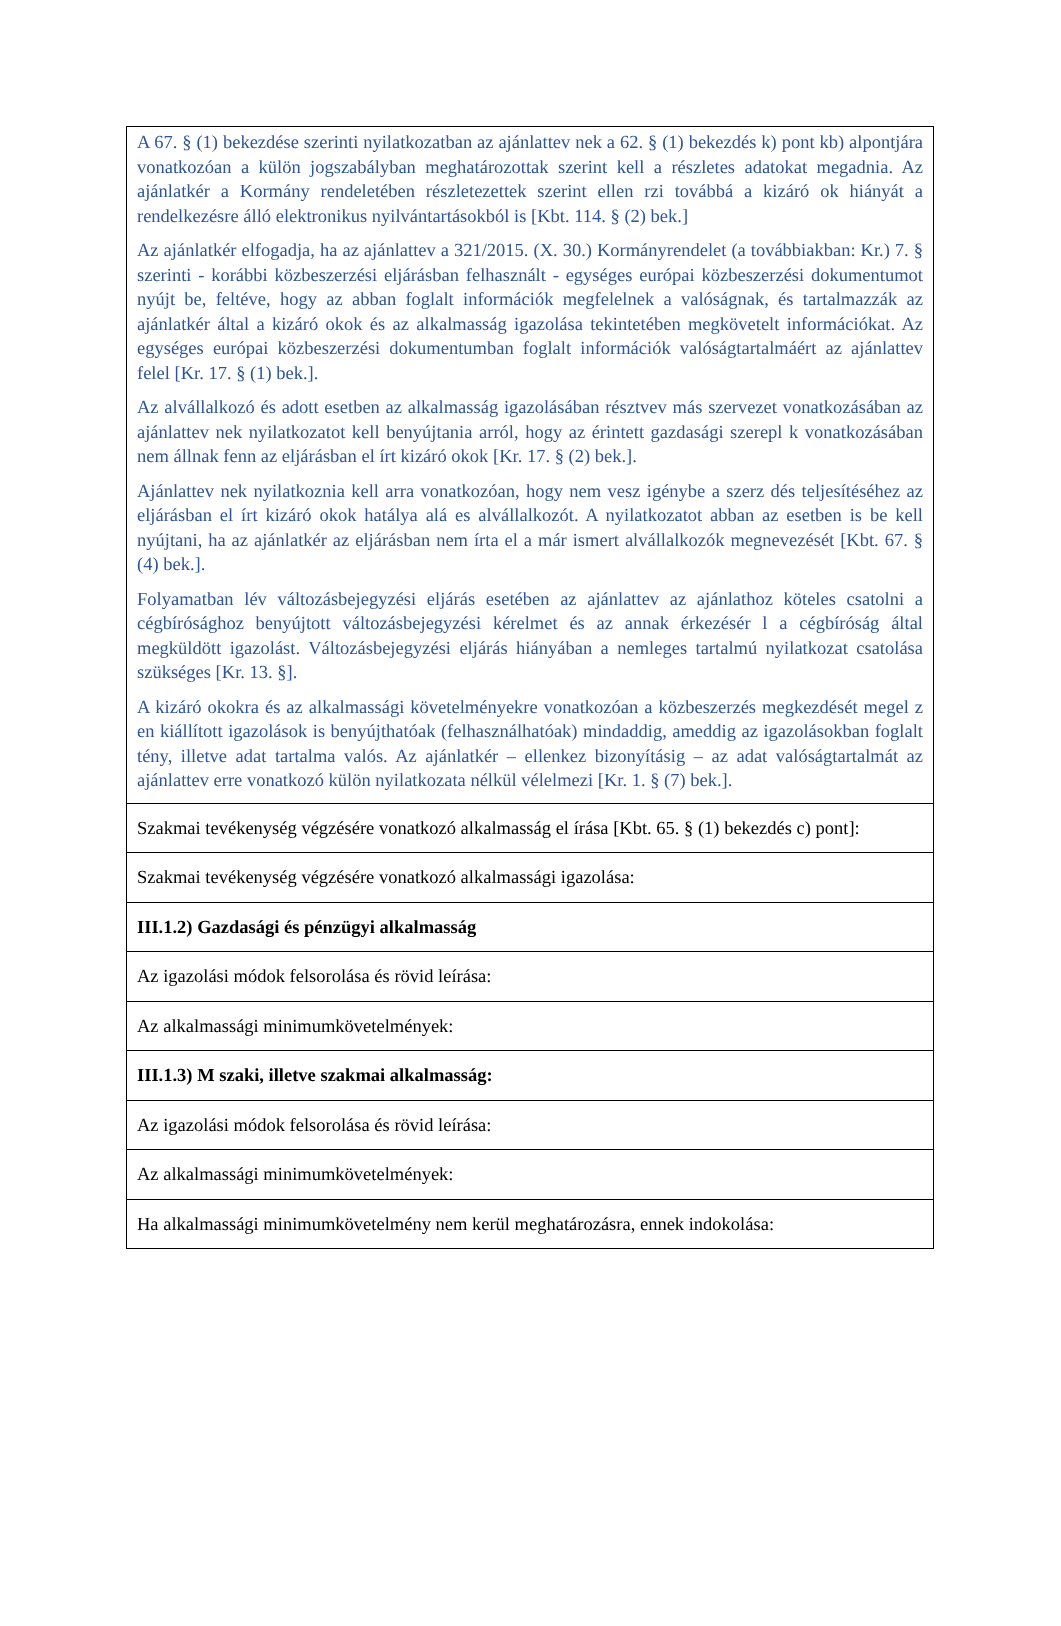| A 67. § (1) bekezdése szerinti nyilatkozatban az ajánlattev nek a 62. § (1) bekezdés k) pont kb) alpontjára vonatkozóan a külön jogszabályban meghatározottak szerint kell a részletes adatokat megadnia. Az ajánlatkér a Kormány rendeletében részletezettek szerint ellen rzi továbbá a kizáró ok hiányát a rendelkezésre álló elektronikus nyilvántartásokból is [Kbt. 114. § (2) bek.] Az ajánlatkér elfogadja, ha az ajánlattev a 321/2015. (X. 30.) Kormányrendelet (a továbbiakban: Kr.) 7. § szerinti - korábbi közbeszerzési eljárásban felhasznált - egységes európai közbeszerzési dokumentumot nyújt be, feltéve, hogy az abban foglalt információk megfelelnek a valóságnak, és tartalmazzák az ajánlatkér által a kizáró okok és az alkalmasság igazolása tekintetében megkövetelt információkat. Az egységes európai közbeszerzési dokumentumban foglalt információk valóságtartalmáért az ajánlattev felel [Kr. 17. § (1) bek.]. Az alvállalkozó és adott esetben az alkalmasság igazolásában résztvev más szervezet vonatkozásában az ajánlattev nek nyilatkozatot kell benyújtania arról, hogy az érintett gazdasági szerepl k vonatkozásában nem állnak fenn az eljárásban el írt kizáró okok [Kr. 17. § (2) bek.]. Ajánlattev nek nyilatkoznia kell arra vonatkozóan, hogy nem vesz igénybe a szerz dés teljesítéséhez az eljárásban el írt kizáró okok hatálya alá es alvállalkozót. A nyilatkozatot abban az esetben is be kell nyújtani, ha az ajánlatkér az eljárásban nem írta el a már ismert alvállalkozók megnevezését [Kbt. 67. § (4) bek.]. Folyamatban lév változásbejegyzési eljárás esetében az ajánlattev az ajánlathoz köteles csatolni a cégbírósághoz benyújtott változásbejegyzési kérelmet és az annak érkezésér l a cégbíróság által megküldött igazolást. Változásbejegyzési eljárás hiányában a nemleges tartalmú nyilatkozat csatolása szükséges [Kr. 13. §]. A kizáró okokra és az alkalmassági követelményekre vonatkozóan a közbeszerzés megkezdését megel z en kiállított igazolások is benyújthatóak (felhasználhatóak) mindaddig, ameddig az igazolásokban foglalt tény, illetve adat tartalma valós. Az ajánlatkér – ellenkez bizonyításig – az adat valóságtartalmát az ajánlattev erre vonatkozó külön nyilatkozata nélkül vélelmezi [Kr. 1. § (7) bek.]. |
| Szakmai tevékenység végzésére vonatkozó alkalmasság el írása [Kbt. 65. § (1) bekezdés c) pont]: |
| Szakmai tevékenység végzésére vonatkozó alkalmassági igazolása: |
| III.1.2) Gazdasági és pénzügyi alkalmasság |
| Az igazolási módok felsorolása és rövid leírása: |
| Az alkalmassági minimumkövetelmények: |
| III.1.3) M szaki, illetve szakmai alkalmasság: |
| Az igazolási módok felsorolása és rövid leírása: |
| Az alkalmassági minimumkövetelmények: |
| Ha alkalmassági minimumkövetelmény nem kerül meghatározásra, ennek indokolása: |